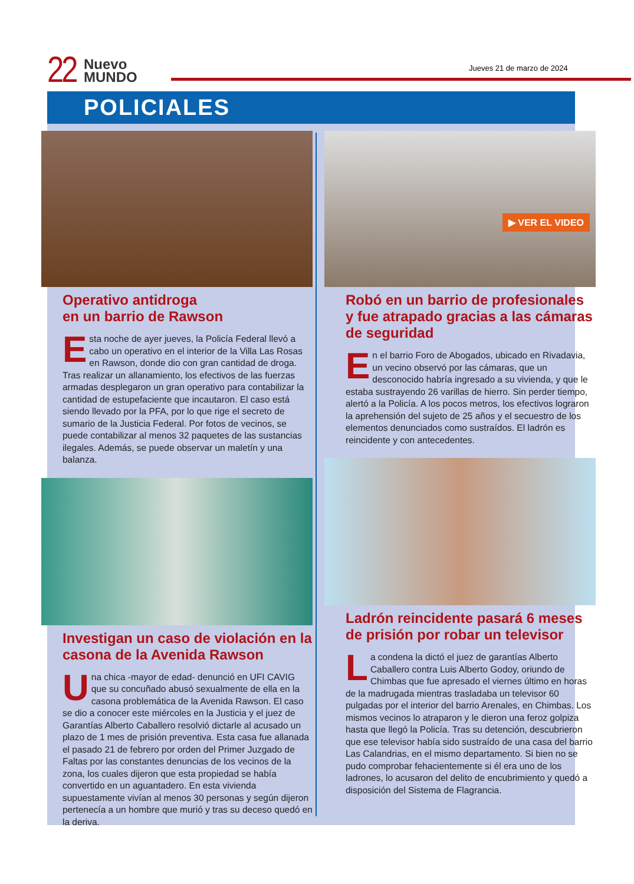22
Nuevo
MUNDO
Jueves 21 de marzo de 2024
POLICIALES
Operativo antidroga
en un barrio de Rawson
Esta noche de ayer jueves, la Policía Federal llevó a cabo un operativo en el interior de la Villa Las Rosas en Rawson, donde dio con gran cantidad de droga. Tras realizar un allanamiento, los efectivos de las fuerzas armadas desplegaron un gran operativo para contabilizar la cantidad de estupefaciente que incautaron. El caso está siendo llevado por la PFA, por lo que rige el secreto de sumario de la Justicia Federal. Por fotos de vecinos, se puede contabilizar al menos 32 paquetes de las sustancias ilegales. Además, se puede observar un maletín y una balanza.
Investigan un caso de violación en la casona de la Avenida Rawson
Una chica -mayor de edad- denunció en UFI CAVIG que su concuñado abusó sexualmente de ella en la casona problemática de la Avenida Rawson. El caso se dio a conocer este miércoles en la Justicia y el juez de Garantías Alberto Caballero resolvió dictarle al acusado un plazo de 1 mes de prisión preventiva. Esta casa fue allanada el pasado 21 de febrero por orden del Primer Juzgado de Faltas por las constantes denuncias de los vecinos de la zona, los cuales dijeron que esta propiedad se había convertido en un aguantadero. En esta vivienda supuestamente vivían al menos 30 personas y según dijeron pertenecía a un hombre que murió y tras su deceso quedó en la deriva.
▶ VER EL VIDEO
Robó en un barrio de profesionales y fue atrapado gracias a las cámaras de seguridad
En el barrio Foro de Abogados, ubicado en Rivadavia, un vecino observó por las cámaras, que un desconocido habría ingresado a su vivienda, y que le estaba sustrayendo 26 varillas de hierro. Sin perder tiempo, alertó a la Policía. A los pocos metros, los efectivos lograron la aprehensión del sujeto de 25 años y el secuestro de los elementos denunciados como sustraídos. El ladrón es reincidente y con antecedentes.
Ladrón reincidente pasará 6 meses de prisión por robar un televisor
La condena la dictó el juez de garantías Alberto Caballero contra Luis Alberto Godoy, oriundo de Chimbas que fue apresado el viernes último en horas de la madrugada mientras trasladaba un televisor 60 pulgadas por el interior del barrio Arenales, en Chimbas. Los mismos vecinos lo atraparon y le dieron una feroz golpiza hasta que llegó la Policía. Tras su detención, descubrieron que ese televisor había sido sustraído de una casa del barrio Las Calandrias, en el mismo departamento. Si bien no se pudo comprobar fehacientemente si él era uno de los ladrones, lo acusaron del delito de encubrimiento y quedó a disposición del Sistema de Flagrancia.